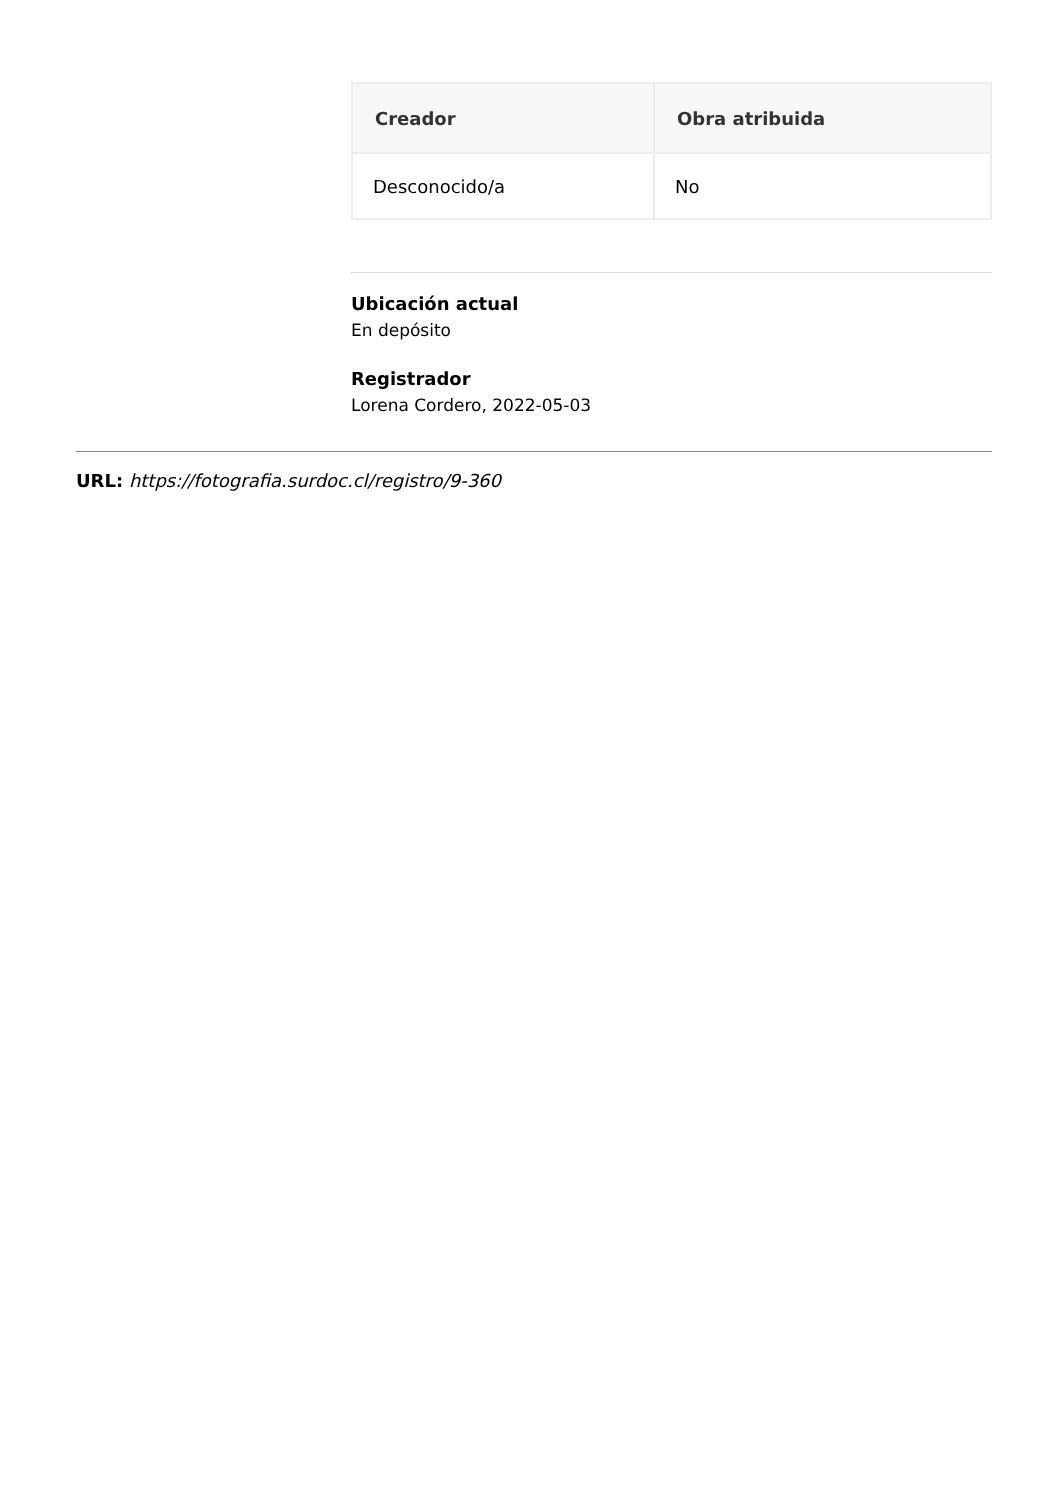| Creador | Obra atribuida |
| --- | --- |
| Desconocido/a | No |
Ubicación actual
En depósito
Registrador
Lorena Cordero, 2022-05-03
URL: https://fotografia.surdoc.cl/registro/9-360